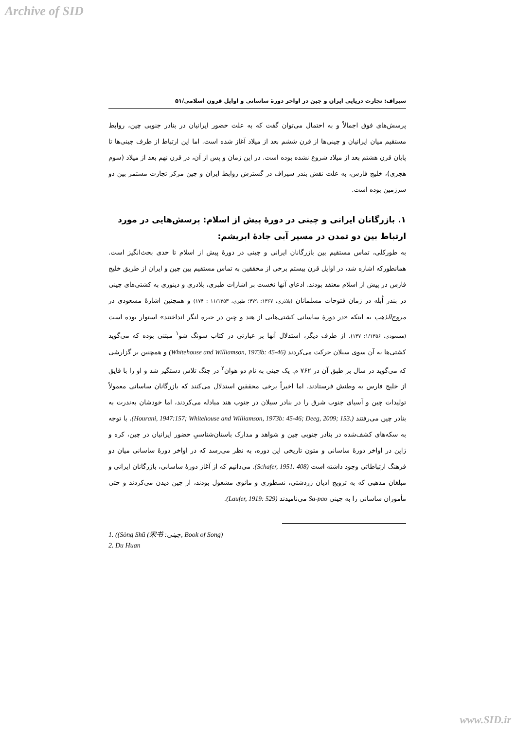Archive of SID
سیراف: تجارت دریایی ایران و چین در اواخر دورۀ ساسانی و اوایل قرون اسلامی/۵۱
پرسش‌های فوق اجمالاً و به احتمال می‌توان گفت که به علت حضور ایرانیان در بنادر جنوبی چین، روابط مستقیم میان ایرانیان و چینی‌ها از قرن ششم بعد از میلاد آغاز شده است. اما این ارتباط از طرف چینی‌ها تا پایان قرن هشتم بعد از میلاد شروع نشده بوده است. در این زمان و پس از آن، در قرن نهم بعد از میلاد (سوم هجری)، خلیج فارس، به علت نقش بندر سیراف در گسترش روابط ایران و چین مرکز تجارت مستمر بین دو سرزمین بوده است.
۱. بازرگانان ایرانی و چینی در دورۀ پیش از اسلام: پرسش‌هایی در مورد ارتباط بین دو تمدن در مسیر آبی جادۀ ابریشم:
به طورکلی، تماس مستقیم بین بازرگانان ایرانی و چینی در دورۀ پیش از اسلام تا حدی بحث‌انگیز است. همانطورکه اشاره شد، در اوایل قرن بیستم برخی از محققین به تماس مستقیم بین چین و ایران از طریق خلیج فارس در پیش از اسلام معتقد بودند. ادعای آنها نخست بر اشارات طبری، بلاذری و دینوری به کشتی‌های چینی در بندر اُبله در زمان فتوحات مسلمانان (بلاذری، ۱۳۶۷: ۴۷۹؛ طبری، ۱۱/۱۳۵۳ : ۱۷۴) و همچنین اشارۀ مسعودی در مروج‌الذهب به اینکه «در دورۀ ساسانی کشتی‌هایی از هند و چین در حیره لنگر انداختند» استوار بوده است (مسعودی، ۱/۱۳۵۶: ۱۳۷). از طرف دیگر، استدلال آنها بر عبارتی در کتاب سونگ شو<sup>۱</sup> مبتنی بوده که می‌گوید کشتی‌ها به آن سوی سیلان حرکت می‌کردند (Whitehouse and Williamson, 1973b: 45-46) و همچنین بر گزارشی که می‌گوید در سال بر طبق آن در ۷۶۲ م. یک چینی به نام دو هوان<sup>۲</sup> در جنگ تلاس دستگیر شد و او را با قایق از خلیج فارس به وطنش فرستادند. اما اخیراً برخی محققین استدلال می‌کنند که بازرگانان ساسانی معمولاً تولیدات چین و آسیای جنوب شرق را در بنادر سیلان در جنوب هند مبادله می‌کردند، اما خودشان به‌ندرت به بنادر چین می‌رفتند (Hourani, 1947:157; Whitehouse and Williamson, 1973b: 45-46; Deeg, 2009; 153.). با توجه به سکه‌های کشف‌شده در بنادر جنوبی چین و شواهد و مدارک باستان‌شناسیِ حضور ایرانیان در چین، کره و ژاپن در اواخر دورۀ ساسانی و متون تاریخی این دوره، به نظر می‌رسد که در اواخر دورۀ ساسانی میان دو فرهنگ ارتباطاتی وجود داشته است (Schafer, 1951: 408). می‌دانیم که از آغاز دورۀ ساسانی، بازرگانان ایرانی و مبلغان مذهبی که به ترویج ادیان زردشتی، نسطوری و مانوی مشغول بودند، از چین دیدن می‌کردند و حتی مأموران ساسانی را به چینی Sa-pao می‌نامیدند (Laufer, 1919: 529).
1. ((Sòng Shū (宋书 :چینی, Book of Song)
2. Du Huan
www.SID.ir